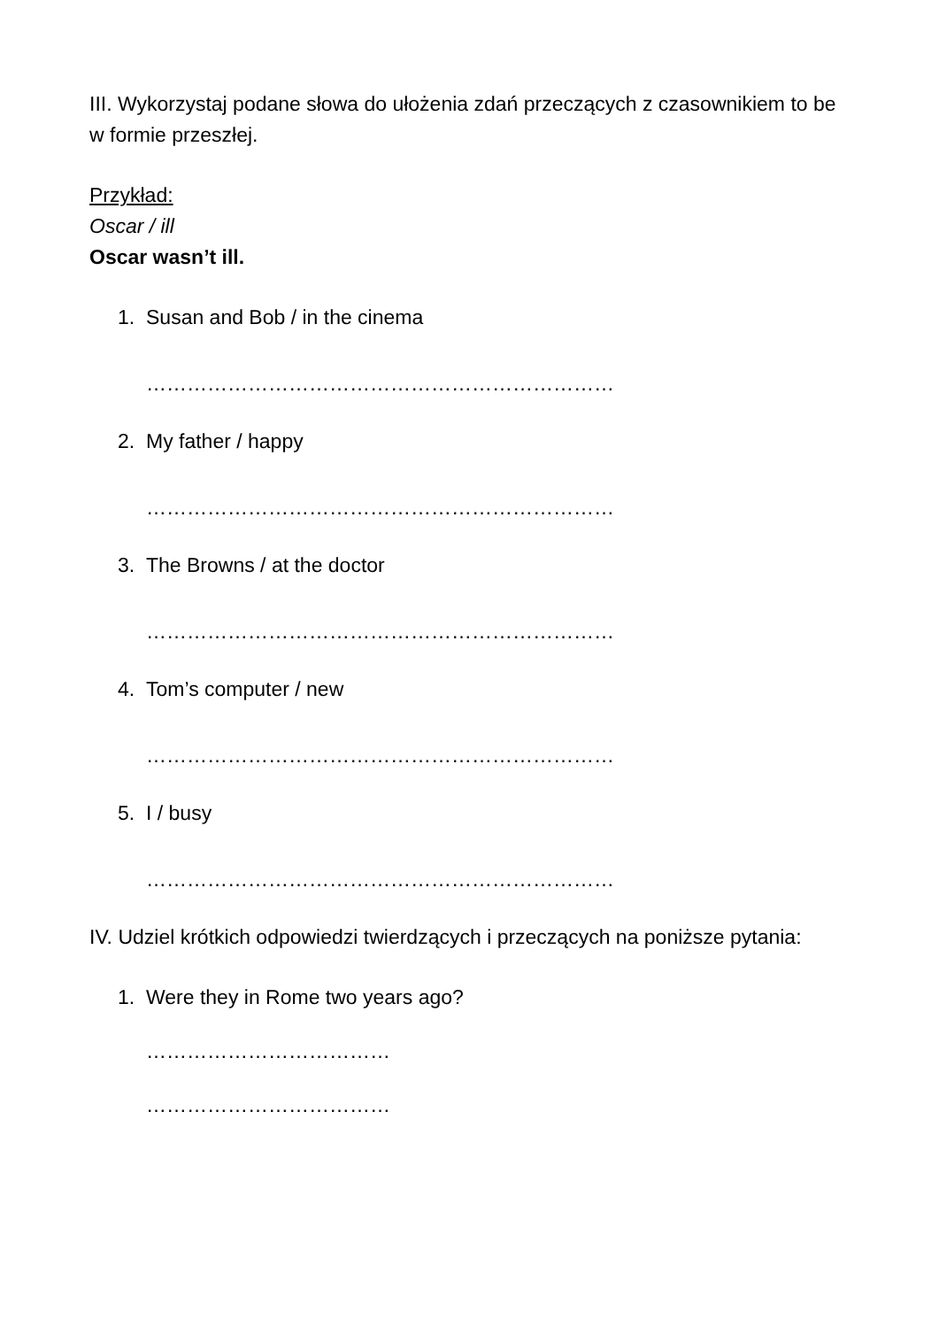III. Wykorzystaj podane słowa do ułożenia zdań przeczących z czasownikiem to be w formie przeszłej.
Przykład:
Oscar / ill
Oscar wasn’t ill.
1. Susan and Bob / in the cinema
……………………………………………………………
2. My father / happy
……………………………………………………………
3. The Browns / at the doctor
……………………………………………………………
4. Tom’s computer / new
……………………………………………………………
5. I / busy
……………………………………………………………
IV. Udziel krótkich odpowiedzi twierdzących i przeczących na poniższe pytania:
1. Were they in Rome two years ago?
………………………………
………………………………